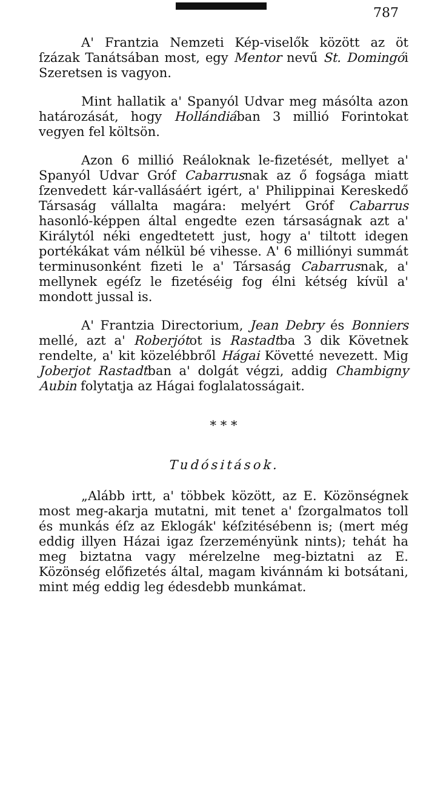787
A' Frantzia Nemzeti Kép-viselők között az öt ſzázak Tanátsában most, egy Mentor nevű St. Domingói Szeretsen is vagyon.
Mint hallatik a' Spanyól Udvar meg másólta azon határozását, hogy Hollándiában 3 millió Forintokat vegyen fel költsön.
Azon 6 millió Reáloknak le-fizetését, mellyet a' Spanyól Udvar Gróf Cabarrusnak az ő fogsága miatt ſzenvedett kár-vallásáért igért, a' Philippinai Kereskedő Társaság vállalta magára: melyért Gróf Cabarrus hasonló-képpen által engedte ezen társaságnak azt a' Királytól néki engedtetett just, hogy a' tiltott idegen portékákat vám nélkül bé vihesse. A' 6 milliónyi summát terminusonként fizeti le a' Társaság Cabarrusnak, a' mellynek egéſz le fizetéséig fog élni kétség kívül a' mondott jussal is.
A' Frantzia Directorium, Jean Debry és Bonniers mellé, azt a' Roberjótot is Rastadtba 3 dik Követnek rendelte, a' kit közelébbről Hágai Követté nevezett. Mig Joberjot Rastadtban a' dolgát végzi, addig Chambigny Aubin folytatja az Hágai foglalatosságait.
* * *
Tudósitások.
„Alább irtt, a' többek között, az E. Közönségnek most meg-akarja mutatni, mit tenet a' ſzorgalmatos toll és munkás éſz az Eklogák' kéſzitésébenn is; (mert még eddig illyen Házai igaz ſzerzeményünk nints); tehát ha meg biztatna vagy mérelzelne meg-biztatni az E. Közönség előfizetés által, magam kivánnám ki botsátani, mint még eddig leg édesdebb munkámat.